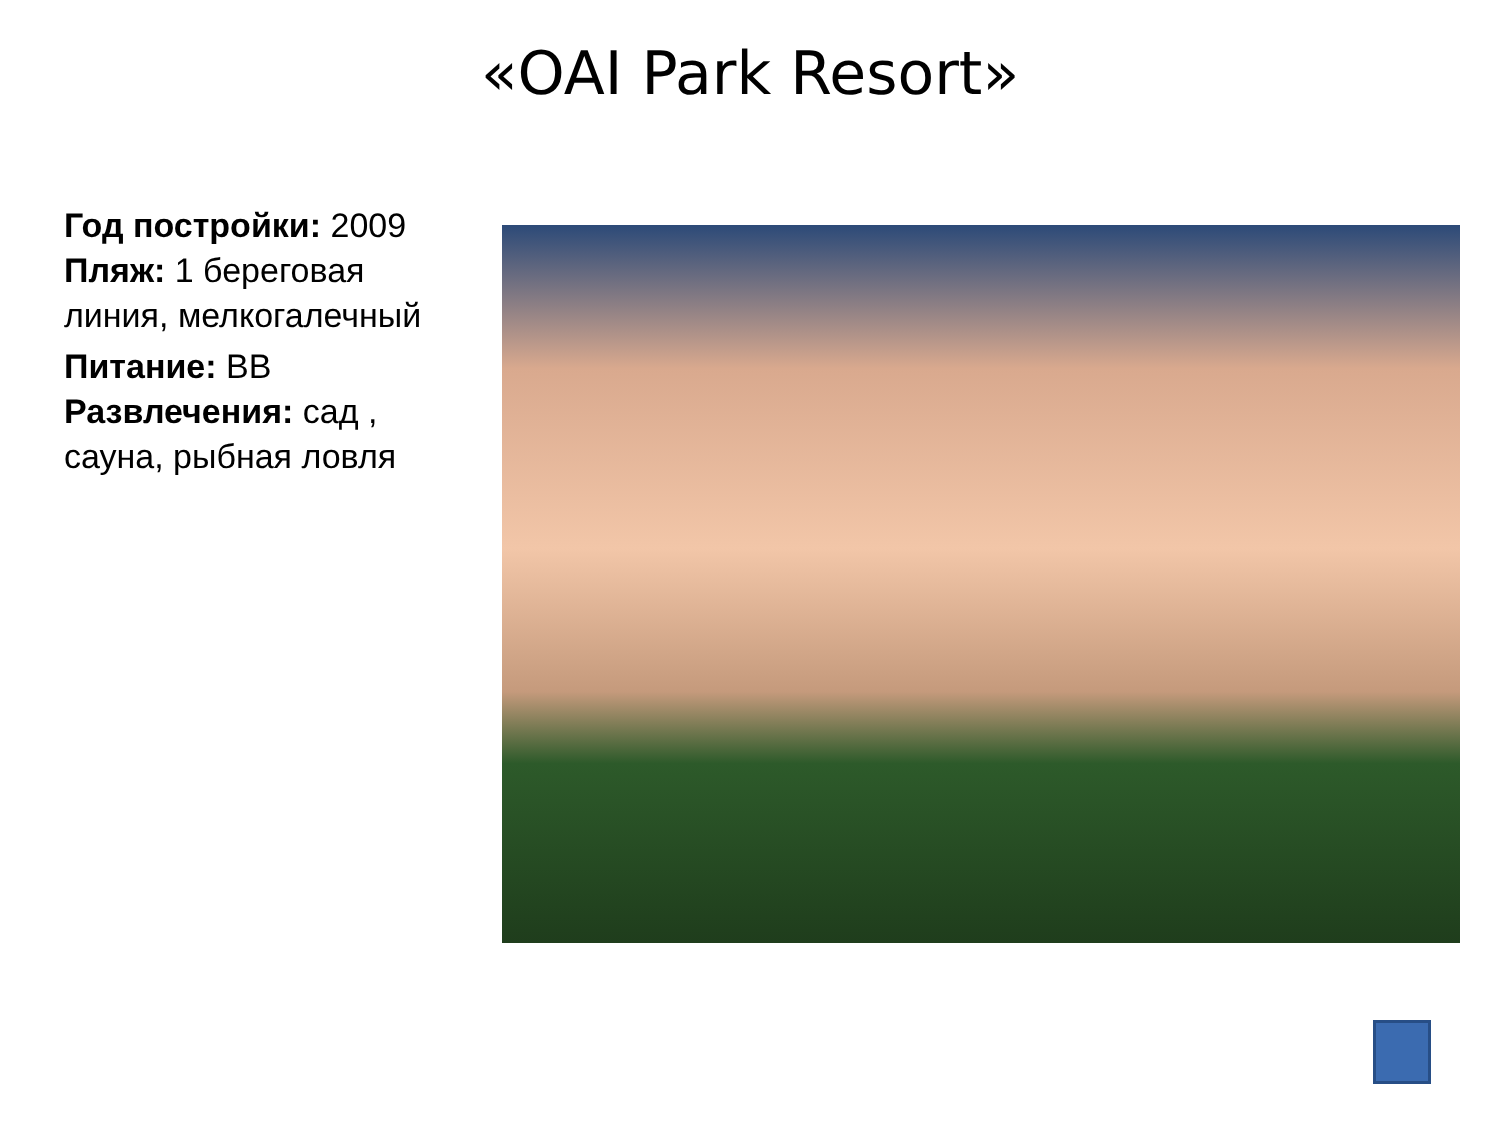«OAI Park Resort»
Год постройки: 2009
Пляж: 1 береговая линия, мелкогалечный
Питание: BB
Развлечения: сад , сауна, рыбная ловля